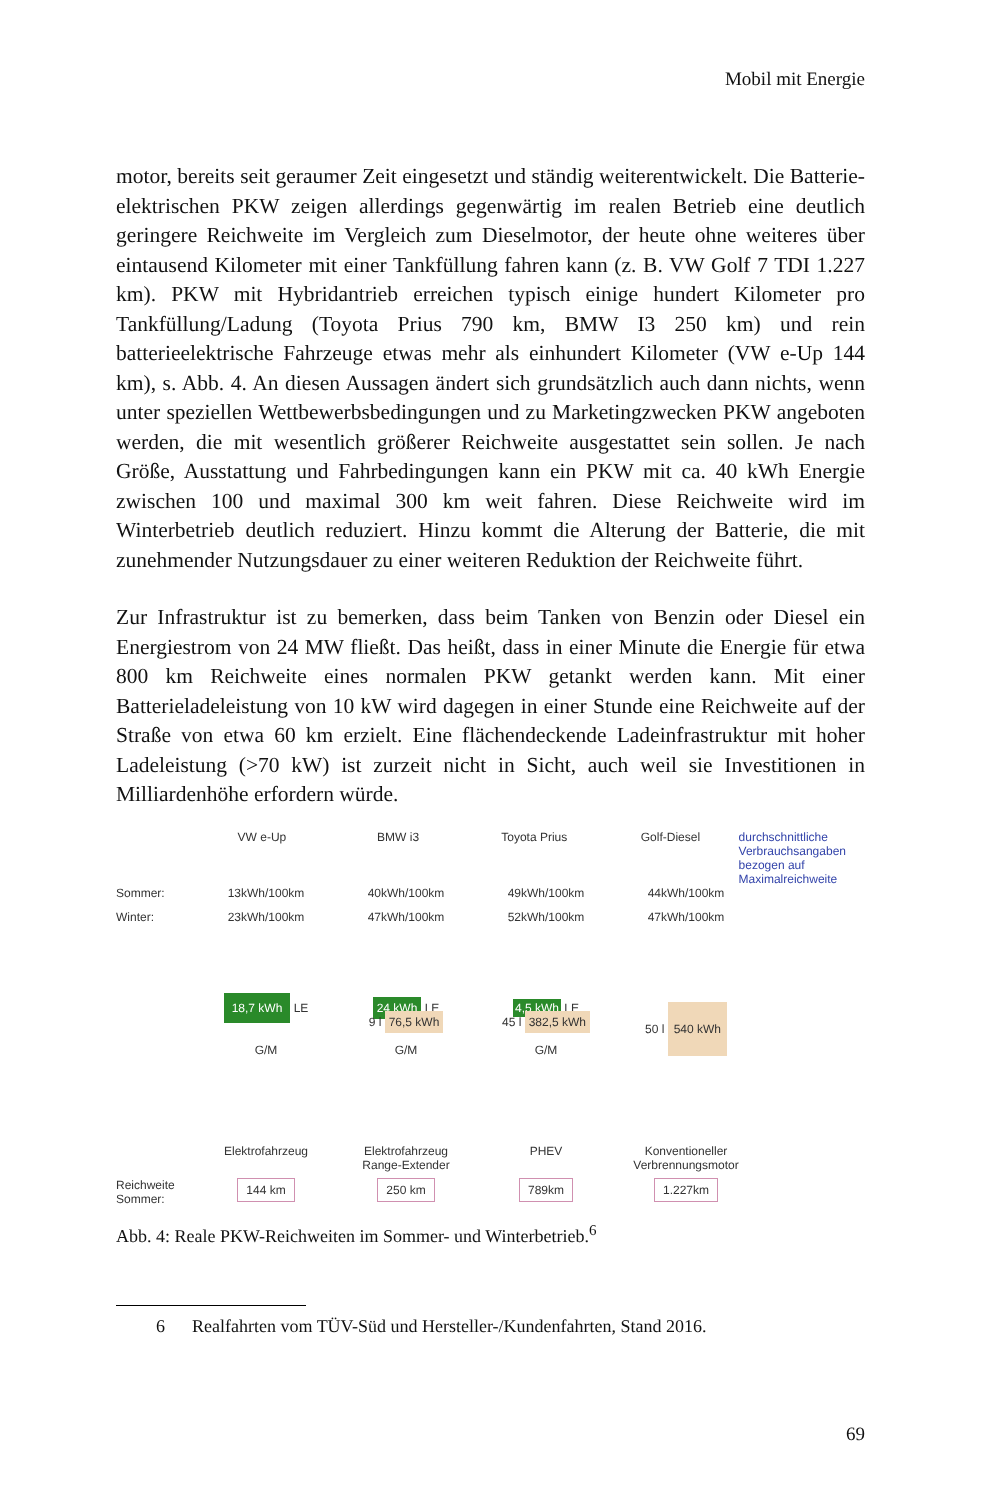Mobil mit Energie
motor, bereits seit geraumer Zeit eingesetzt und ständig weiterentwickelt. Die Batterie-elektrischen PKW zeigen allerdings gegenwärtig im realen Betrieb eine deutlich geringere Reichweite im Vergleich zum Dieselmotor, der heute ohne weiteres über eintausend Kilometer mit einer Tankfüllung fahren kann (z. B. VW Golf 7 TDI 1.227 km). PKW mit Hybridantrieb erreichen typisch einige hundert Kilometer pro Tankfüllung/Ladung (Toyota Prius 790 km, BMW I3 250 km) und rein batterieelektrische Fahrzeuge etwas mehr als einhundert Kilometer (VW e-Up 144 km), s. Abb. 4. An diesen Aussagen ändert sich grundsätzlich auch dann nichts, wenn unter speziellen Wettbewerbsbedingungen und zu Marketingzwecken PKW angeboten werden, die mit wesentlich größerer Reichweite ausgestattet sein sollen. Je nach Größe, Ausstattung und Fahrbedingungen kann ein PKW mit ca. 40 kWh Energie zwischen 100 und maximal 300 km weit fahren. Diese Reichweite wird im Winterbetrieb deutlich reduziert. Hinzu kommt die Alterung der Batterie, die mit zunehmender Nutzungsdauer zu einer weiteren Reduktion der Reichweite führt.
Zur Infrastruktur ist zu bemerken, dass beim Tanken von Benzin oder Diesel ein Energiestrom von 24 MW fließt. Das heißt, dass in einer Minute die Energie für etwa 800 km Reichweite eines normalen PKW getankt werden kann. Mit einer Batterieladeleistung von 10 kW wird dagegen in einer Stunde eine Reichweite auf der Straße von etwa 60 km erzielt. Eine flächendeckende Ladeinfrastruktur mit hoher Ladeleistung (>70 kW) ist zurzeit nicht in Sicht, auch weil sie Investitionen in Milliardenhöhe erfordern würde.
VW e-Up BMW i3 Toyota Prius Golf-Diesel durchschnittliche Verbrauchsangaben bezogen auf Maximalreichweite
Sommer: 13kWh/100km 40kWh/100km 49kWh/100km 44kWh/100km
Winter: 23kWh/100km 47kWh/100km 52kWh/100km 47kWh/100km
18,7 kWh LE
G/M
24 kWh LE
9 l 76,5 kWh
G/M
4,5 kWh LE
45 l 382,5 kWh
G/M
50 l 540 kWh
Elektrofahrzeug Elektrofahrzeug
Range-Extender
PHEV Konventioneller
Verbrennungsmotor
Reichweite
Sommer:
144 km 250 km 789km 1.227km
Abb. 4: Reale PKW-Reichweiten im Sommer- und Winterbetrieb.<sup>6</sup>
6 Realfahrten vom TÜV-Süd und Hersteller-/Kundenfahrten, Stand 2016.
69